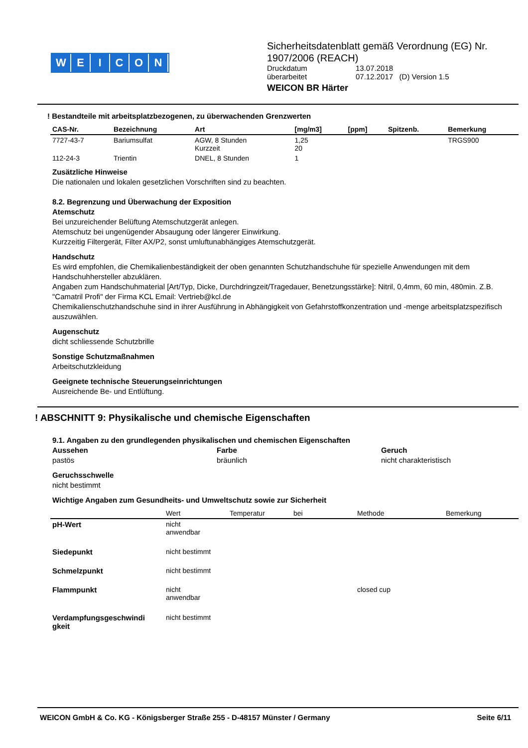WEICON
Sicherheitsdatenblatt gemäß Verordnung (EG) Nr. 1907/2006 (REACH)
Druckdatum 13.07.2018
überarbeitet 07.12.2017 (D) Version 1.5
WEICON BR Härter
! Bestandteile mit arbeitsplatzbezogenen, zu überwachenden Grenzwerten
| CAS-Nr. | Bezeichnung | Art | [mg/m3] | [ppm] | Spitzenb. | Bemerkung |
| --- | --- | --- | --- | --- | --- | --- |
| 7727-43-7 | Bariumsulfat | AGW, 8 Stunden Kurzzeit | 1,25 20 | | | TRGS900 |
| 112-24-3 | Trientin | DNEL, 8 Stunden | 1 | | | |
Zusätzliche Hinweise
Die nationalen und lokalen gesetzlichen Vorschriften sind zu beachten.
8.2. Begrenzung und Überwachung der Exposition
Atemschutz
Bei unzureichender Belüftung Atemschutzgerät anlegen.
Atemschutz bei ungenügender Absaugung oder längerer Einwirkung.
Kurzzeitig Filtergerät, Filter AX/P2, sonst umluftunabhängiges Atemschutzgerät.
Handschutz
Es wird empfohlen, die Chemikalienbeständigkeit der oben genannten Schutzhandschuhe für spezielle Anwendungen mit dem Handschuhhersteller abzuklären.
Angaben zum Handschuhmaterial [Art/Typ, Dicke, Durchdringzeit/Tragedauer, Benetzungsstärke]: Nitril, 0,4mm, 60 min, 480min. Z.B. "Camatril Profi" der Firma KCL Email: Vertrieb@kcl.de
Chemikalienschutzhandschuhe sind in ihrer Ausführung in Abhängigkeit von Gefahrstoffkonzentration und -menge arbeitsplatzspezifisch auszuwählen.
Augenschutz
dicht schliessende Schutzbrille
Sonstige Schutzmaßnahmen
Arbeitschutzkleidung
Geeignete technische Steuerungseinrichtungen
Ausreichende Be- und Entlüftung.
! ABSCHNITT 9: Physikalische und chemische Eigenschaften
9.1. Angaben zu den grundlegenden physikalischen und chemischen Eigenschaften
Aussehen
pastös
Farbe
bräunlich
Geruch
nicht charakteristisch
Geruchsschwelle
nicht bestimmt
Wichtige Angaben zum Gesundheits- und Umweltschutz sowie zur Sicherheit
| | Wert | Temperatur | bei | Methode | Bemerkung |
| pH-Wert | nicht anwendbar | | | | |
| Siedepunkt | nicht bestimmt | | | | |
| Schmelzpunkt | nicht bestimmt | | | | |
| Flammpunkt | nicht anwendbar | | | closed cup | |
| Verdampfungsgeschwindi gkeit | nicht bestimmt | | | | |
WEICON GmbH & Co. KG - Königsberger Straße 255 - D-48157 Münster / Germany Seite 6/11